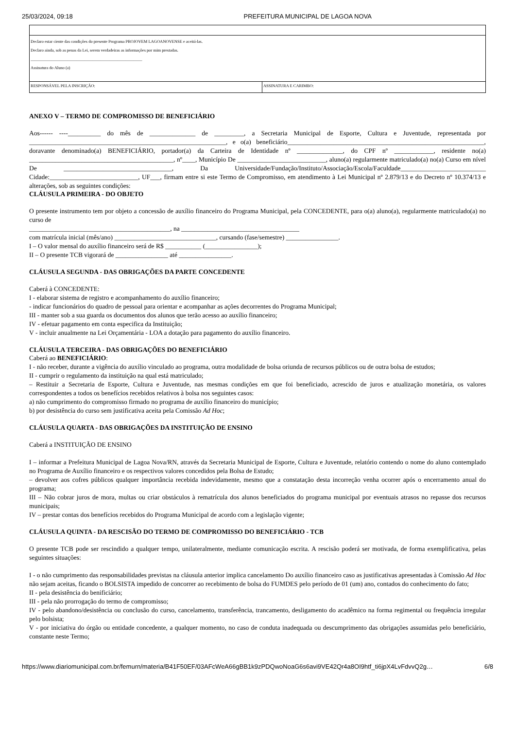25/03/2024, 09:18 PREFEITURA MUNICIPAL DE LAGOA NOVA
| Declaro estar ciente das condições do presente Programa PROJOVEM LAGOANOVENSE e aceitá-las. Declaro ainda, sob as penas da Lei, serem verdadeiras as informações por mim prestadas. ______________________________________________________ Assinatura do Aluno (a) | |
| RESPONSÁVEL PELA INSCRIÇÃO: | ASSINATURA E CARIMBO: |
ANEXO V – TERMO DE COMPROMISSO DE BENEFICIÁRIO
Aos------ ----__________ do mês de ______________ de _________, a Secretaria Municipal de Esporte, Cultura e Juventude, representada por ____________________________________________________________, e o(a) beneficiário____________________________________________________________, doravante denominado(a) BENEFICIÁRIO, portador(a) da Carteira de Identidade nº ______________, do CPF nº ____________, residente no(a) ____________________________________________, nº____, Município De ___________________________, aluno(a) regularmente matriculado(a) no(a) Curso em nível De _________________________________, Da Universidade/Fundação/Instituto/Associação/Escola/Faculdade__________________________ Cidade:___________________________, UF___, firmam entre si este Termo de Compromisso, em atendimento à Lei Municipal nº 2.879/13 e do Decreto nº 10.374/13 e alterações, sob as seguintes condições:
CLÁUSULA PRIMEIRA - DO OBJETO
O presente instrumento tem por objeto a concessão de auxílio financeiro do Programa Municipal, pela CONCEDENTE, para o(a) aluno(a), regularmente matriculado(a) no curso de
___________________________________________, na ____________________________________
com matrícula inicial (mês/ano) _______________________________, cursando (fase/semestre) ________________.
I – O valor mensal do auxílio financeiro será de R$ ___________ (________________);
II – O presente TCB vigorará de ________________ até ________________.
CLÁUSULA SEGUNDA - DAS OBRIGAÇÕES DA PARTE CONCEDENTE
Caberá à CONCEDENTE:
I - elaborar sistema de registro e acompanhamento do auxílio financeiro;
- indicar funcionários do quadro de pessoal para orientar e acompanhar as ações decorrentes do Programa Municipal;
III - manter sob a sua guarda os documentos dos alunos que terão acesso ao auxílio financeiro;
IV - efetuar pagamento em conta especifica da Instituição;
V - incluir anualmente na Lei Orçamentária - LOA a dotação para pagamento do auxílio financeiro.
CLÁUSULA TERCEIRA - DAS OBRIGAÇÕES DO BENEFICIÁRIO
Caberá ao BENEFICIÁRIO:
I - não receber, durante a vigência do auxílio vinculado ao programa, outra modalidade de bolsa oriunda de recursos públicos ou de outra bolsa de estudos;
II - cumprir o regulamento da instituição na qual está matriculado;
– Restituir a Secretaria de Esporte, Cultura e Juventude, nas mesmas condições em que foi beneficiado, acrescido de juros e atualização monetária, os valores correspondentes a todos os benefícios recebidos relativos à bolsa nos seguintes casos:
a) não cumprimento do compromisso firmado no programa de auxílio financeiro do município;
b) por desistência do curso sem justificativa aceita pela Comissão Ad Hoc;
CLÁUSULA QUARTA - DAS OBRIGAÇÕES DA INSTITUIÇÃO DE ENSINO
Caberá a INSTITUIÇÃO DE ENSINO
I – informar a Prefeitura Municipal de Lagoa Nova/RN, através da Secretaria Municipal de Esporte, Cultura e Juventude, relatório contendo o nome do aluno contemplado no Programa de Auxílio financeiro e os respectivos valores concedidos pela Bolsa de Estudo;
– devolver aos cofres públicos qualquer importância recebida indevidamente, mesmo que a constatação desta incorreção venha ocorrer após o encerramento anual do programa;
III – Não cobrar juros de mora, multas ou criar obstáculos à rematrícula dos alunos beneficiados do programa municipal por eventuais atrasos no repasse dos recursos municipais;
IV – prestar contas dos benefícios recebidos do Programa Municipal de acordo com a legislação vigente;
CLÁUSULA QUINTA - DA RESCISÃO DO TERMO DE COMPROMISSO DO BENEFICIÁRIO - TCB
O presente TCB pode ser rescindido a qualquer tempo, unilateralmente, mediante comunicação escrita. A rescisão poderá ser motivada, de forma exemplificativa, pelas seguintes situações:
I - o não cumprimento das responsabilidades previstas na cláusula anterior implica cancelamento Do auxílio financeiro caso as justificativas apresentadas à Comissão Ad Hoc não sejam aceitas, ficando o BOLSISTA impedido de concorrer ao recebimento de bolsa do FUMDES pelo período de 01 (um) ano, contados do conhecimento do fato;
II - pela desistência do benificiário;
III - pela não prorrogação do termo de compromisso;
IV - pelo abandono/desistência ou conclusão do curso, cancelamento, transferência, trancamento, desligamento do acadêmico na forma regimental ou frequência irregular pelo bolsista;
V - por iniciativa do órgão ou entidade concedente, a qualquer momento, no caso de conduta inadequada ou descumprimento das obrigações assumidas pelo beneficiário, constante neste Termo;
https://www.diariomunicipal.com.br/femurn/materia/B41F50EF/03AFcWeA66gBB1k9zPDQwoNoaG6s6avi9VE42Qr4a8OI9htf_ti6jpX4LvFdvvQ2g… 6/8